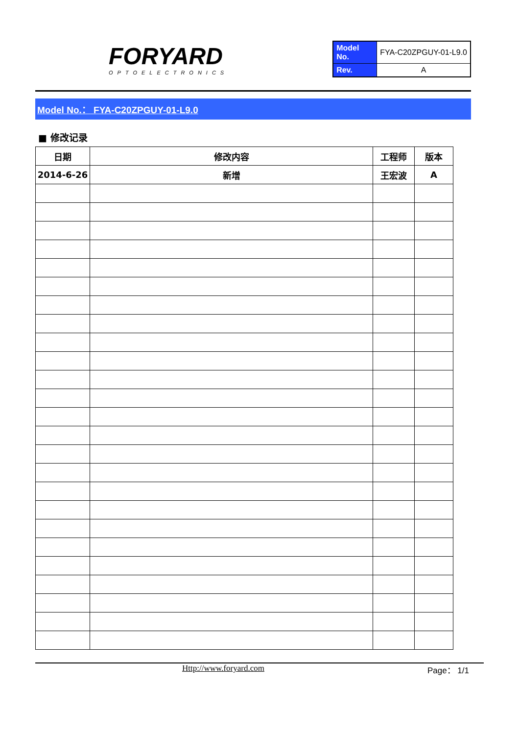FORYARD
OPTOELECTRONICS
| Model No. | FYA-C20ZPGUY-01-L9.0 |
| Rev. | A |
Model No.： FYA-C20ZPGUY-01-L9.0
■ 修改记录
| 日期 | 修改内容 | 工程师 | 版本 |
| --- | --- | --- | --- |
| 2014-6-26 | 新增 | 王宏波 | A |
Http://www.foryard.com Page： 1/1